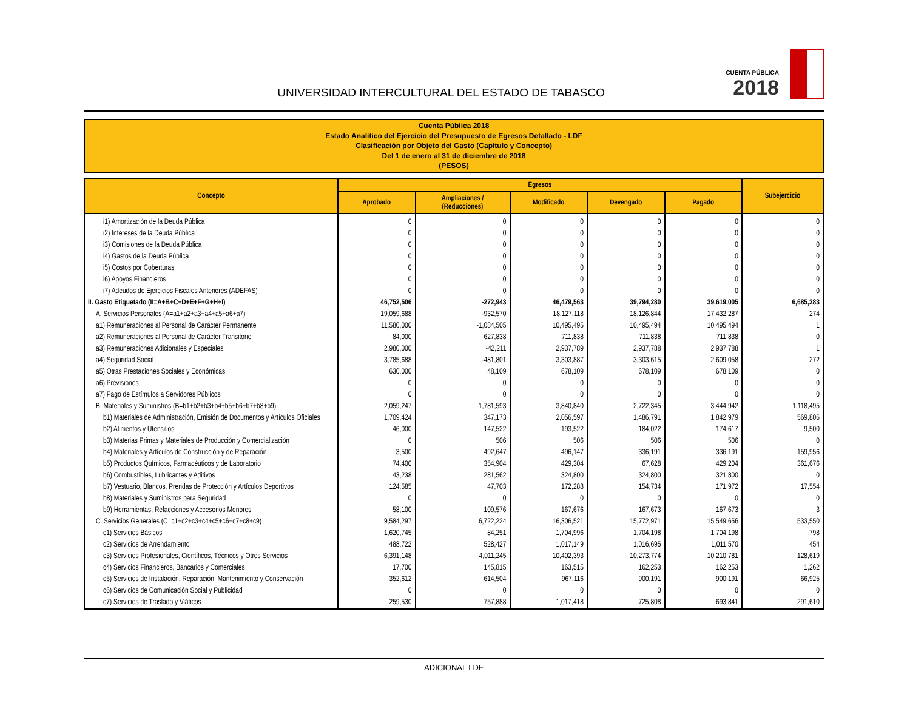UNIVERSIDAD INTERCULTURAL DEL ESTADO DE TABASCO
CUENTA PÚBLICA
2018
Cuenta Pública 2018
Estado Analítico del Ejercicio del Presupuesto de Egresos Detallado - LDF
Clasificación por Objeto del Gasto (Capítulo y Concepto)
Del 1 de enero al 31 de diciembre de 2018
(PESOS)
| Concepto | Egresos | | | | | Subejercicio |
| --- | --- | --- | --- | --- | --- | --- |
| | Aprobado | Ampliaciones / (Reducciones) | Modificado | Devengado | Pagado | |
| i1) Amortización de la Deuda Pública | 0 | 0 | 0 | 0 | 0 | 0 |
| i2) Intereses de la Deuda Pública | 0 | 0 | 0 | 0 | 0 | 0 |
| i3) Comisiones de la Deuda Pública | 0 | 0 | 0 | 0 | 0 | 0 |
| i4) Gastos de la Deuda Pública | 0 | 0 | 0 | 0 | 0 | 0 |
| i5) Costos por Coberturas | 0 | 0 | 0 | 0 | 0 | 0 |
| i6) Apoyos Financieros | 0 | 0 | 0 | 0 | 0 | 0 |
| i7) Adeudos de Ejercicios Fiscales Anteriores (ADEFAS) | 0 | 0 | 0 | 0 | 0 | 0 |
| II. Gasto Etiquetado (II=A+B+C+D+E+F+G+H+I) | 46,752,506 | -272,943 | 46,479,563 | 39,794,280 | 39,619,005 | 6,685,283 |
| A. Servicios Personales (A=a1+a2+a3+a4+a5+a6+a7) | 19,059,688 | -932,570 | 18,127,118 | 18,126,844 | 17,432,287 | 274 |
| a1) Remuneraciones al Personal de Carácter Permanente | 11,580,000 | -1,084,505 | 10,495,495 | 10,495,494 | 10,495,494 | 1 |
| a2) Remuneraciones al Personal de Carácter Transitorio | 84,000 | 627,838 | 711,838 | 711,838 | 711,838 | 0 |
| a3) Remuneraciones Adicionales y Especiales | 2,980,000 | -42,211 | 2,937,789 | 2,937,788 | 2,937,788 | 1 |
| a4) Seguridad Social | 3,785,688 | -481,801 | 3,303,887 | 3,303,615 | 2,609,058 | 272 |
| a5) Otras Prestaciones Sociales y Económicas | 630,000 | 48,109 | 678,109 | 678,109 | 678,109 | 0 |
| a6) Previsiones | 0 | 0 | 0 | 0 | 0 | 0 |
| a7) Pago de Estímulos a Servidores Públicos | 0 | 0 | 0 | 0 | 0 | 0 |
| B. Materiales y Suministros (B=b1+b2+b3+b4+b5+b6+b7+b8+b9) | 2,059,247 | 1,781,593 | 3,840,840 | 2,722,345 | 3,444,942 | 1,118,495 |
| b1) Materiales de Administración, Emisión de Documentos y Artículos Oficiales | 1,709,424 | 347,173 | 2,056,597 | 1,486,791 | 1,842,979 | 569,806 |
| b2) Alimentos y Utensilios | 46,000 | 147,522 | 193,522 | 184,022 | 174,617 | 9,500 |
| b3) Materias Primas y Materiales de Producción y Comercialización | 0 | 506 | 506 | 506 | 506 | 0 |
| b4) Materiales y Artículos de Construcción y de Reparación | 3,500 | 492,647 | 496,147 | 336,191 | 336,191 | 159,956 |
| b5) Productos Químicos, Farmacéuticos y de Laboratorio | 74,400 | 354,904 | 429,304 | 67,628 | 429,204 | 361,676 |
| b6) Combustibles, Lubricantes y Aditivos | 43,238 | 281,562 | 324,800 | 324,800 | 321,800 | 0 |
| b7) Vestuario, Blancos, Prendas de Protección y Artículos Deportivos | 124,585 | 47,703 | 172,288 | 154,734 | 171,972 | 17,554 |
| b8) Materiales y Suministros para Seguridad | 0 | 0 | 0 | 0 | 0 | 0 |
| b9) Herramientas, Refacciones y Accesorios Menores | 58,100 | 109,576 | 167,676 | 167,673 | 167,673 | 3 |
| C. Servicios Generales (C=c1+c2+c3+c4+c5+c6+c7+c8+c9) | 9,584,297 | 6,722,224 | 16,306,521 | 15,772,971 | 15,549,656 | 533,550 |
| c1) Servicios Básicos | 1,620,745 | 84,251 | 1,704,996 | 1,704,198 | 1,704,198 | 798 |
| c2) Servicios de Arrendamiento | 488,722 | 528,427 | 1,017,149 | 1,016,695 | 1,011,570 | 454 |
| c3) Servicios Profesionales, Científicos, Técnicos y Otros Servicios | 6,391,148 | 4,011,245 | 10,402,393 | 10,273,774 | 10,210,781 | 128,619 |
| c4) Servicios Financieros, Bancarios y Comerciales | 17,700 | 145,815 | 163,515 | 162,253 | 162,253 | 1,262 |
| c5) Servicios de Instalación, Reparación, Mantenimiento y Conservación | 352,612 | 614,504 | 967,116 | 900,191 | 900,191 | 66,925 |
| c6) Servicios de Comunicación Social y Publicidad | 0 | 0 | 0 | 0 | 0 | 0 |
| c7) Servicios de Traslado y Viáticos | 259,530 | 757,888 | 1,017,418 | 725,808 | 693,841 | 291,610 |
ADICIONAL LDF